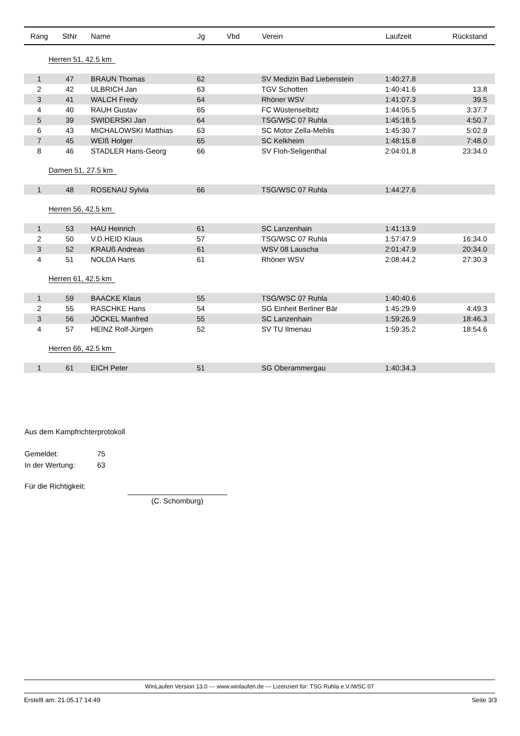| Rang | StNr | Name | Jg | Vbd | Verein | Laufzeit | Rückstand |
| --- | --- | --- | --- | --- | --- | --- | --- |
| Herren 51, 42.5 km | | | | | | | |
| 1 | 47 | BRAUN Thomas | 62 | | SV Medizin Bad Liebenstein | 1:40:27.8 | |
| 2 | 42 | ULBRICH Jan | 63 | | TGV Schotten | 1:40:41.6 | 13.8 |
| 3 | 41 | WALCH Fredy | 64 | | Rhöner WSV | 1:41:07.3 | 39.5 |
| 4 | 40 | RAUH Gustav | 65 | | FC Wüstenselbitz | 1:44:05.5 | 3:37.7 |
| 5 | 39 | SWIDERSKI Jan | 64 | | TSG/WSC 07 Ruhla | 1:45:18.5 | 4:50.7 |
| 6 | 43 | MICHALOWSKI Matthias | 63 | | SC Motor Zella-Mehlis | 1:45:30.7 | 5:02.9 |
| 7 | 45 | WEIß Holger | 65 | | SC Kelkheim | 1:48:15.8 | 7:48.0 |
| 8 | 46 | STADLER Hans-Georg | 66 | | SV Floh-Seligenthal | 2:04:01.8 | 23:34.0 |
| Damen 51, 27.5 km | | | | | | | |
| 1 | 48 | ROSENAU Sylvia | 66 | | TSG/WSC 07 Ruhla | 1:44:27.6 | |
| Herren 56, 42.5 km | | | | | | | |
| 1 | 53 | HAU Heinrich | 61 | | SC Lanzenhain | 1:41:13.9 | |
| 2 | 50 | V.D.HEID Klaus | 57 | | TSG/WSC 07 Ruhla | 1:57:47.9 | 16:34.0 |
| 3 | 52 | KRAUß Andreas | 61 | | WSV 08 Lauscha | 2:01:47.9 | 20:34.0 |
| 4 | 51 | NOLDA Hans | 61 | | Rhöner WSV | 2:08:44.2 | 27:30.3 |
| Herren 61, 42.5 km | | | | | | | |
| 1 | 59 | BAACKE Klaus | 55 | | TSG/WSC 07 Ruhla | 1:40:40.6 | |
| 2 | 55 | RASCHKE Hans | 54 | | SG Einheit Berliner Bär | 1:45:29.9 | 4:49.3 |
| 3 | 56 | JÖCKEL Manfred | 55 | | SC Lanzenhain | 1:59:26.9 | 18:46.3 |
| 4 | 57 | HEINZ Rolf-Jürgen | 52 | | SV TU Ilmenau | 1:59:35.2 | 18:54.6 |
| Herren 66, 42.5 km | | | | | | | |
| 1 | 61 | EICH Peter | 51 | | SG Oberammergau | 1:40:34.3 | |
Aus dem Kampfrichterprotokoll
Gemeldet: 75
In der Wertung: 63
Für die Richtigkeit:
(C. Schomburg)
WinLaufen Version 13.0 --- www.winlaufen.de --- Lizenziert für: TSG Ruhla e.V./WSC 07
Erstellt am: 21.05.17 14:49 Seite 3/3